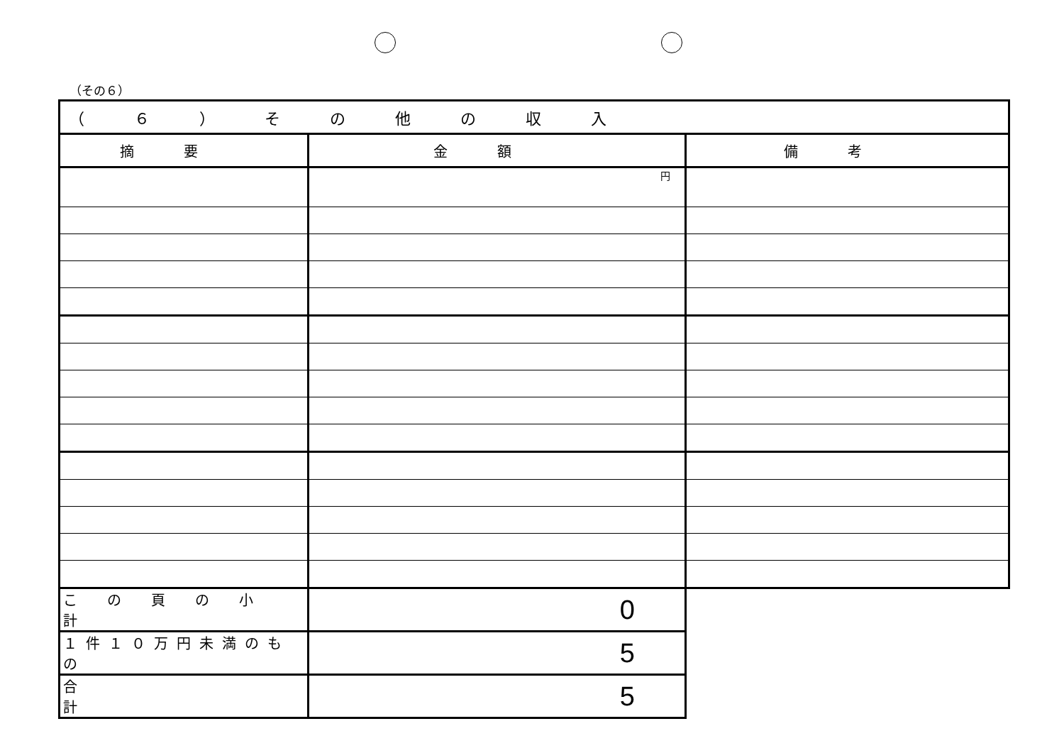（その６）
| （６）その他の収入 | | |
| --- | --- | --- |
| 摘要 | 金額 | 備考 |
| | 円 | |
| この頁の小計 | 0 | |
| １件１０万円未満のもの | 5 | |
| 合計 | 5 | |